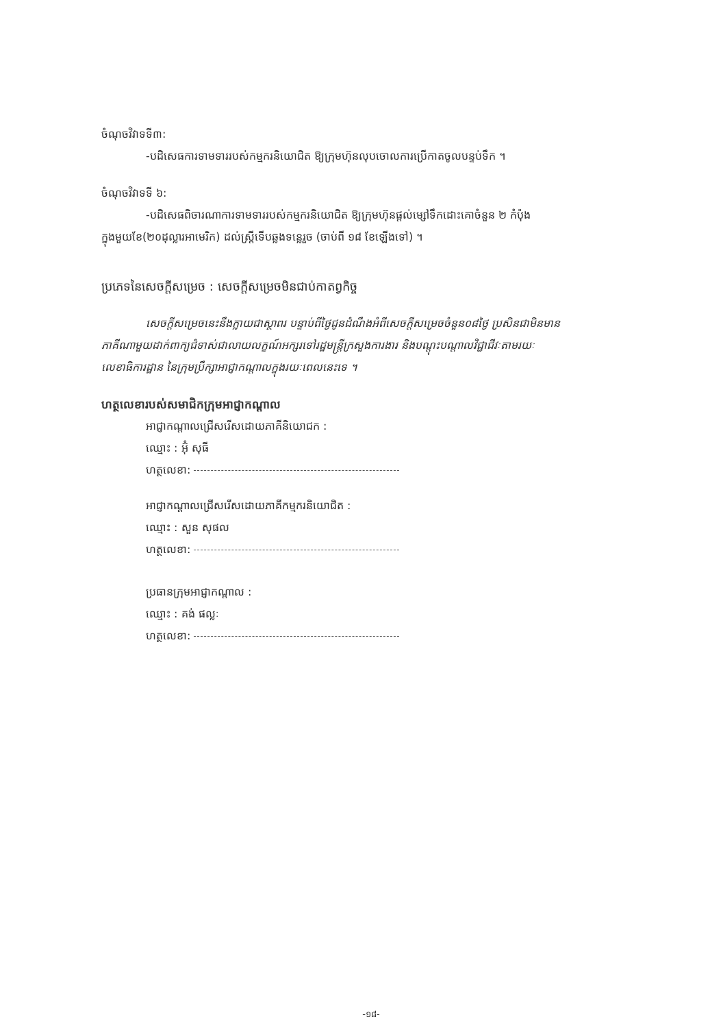ចំណុចវិវាទទី៣:
-បដិសេធការទាមទាររបស់កម្មករនិយោជិត ឱ្យក្រុមហ៊ុនលុបចោលការប្រើកាតចូលបន្ទប់ទឹក ។
ចំណុចវិវាទទី ៦:
-បដិសេធពិចារណាការទាមទាររបស់កម្មករនិយោជិត ឱ្យក្រុមហ៊ុនផ្តល់ម្សៅទឹកដោះគោចំនួន ២ កំប៉ុង
ក្នុងមួយខែ(២០ដុល្លារអាមេរិក) ដល់ស្ត្រីទើបឆ្លងទន្លេរួច (ចាប់ពី ១៨ ខែឡើងទៅ) ។
ប្រភេទនៃសេចក្តីសម្រេច : សេចក្តីសម្រេចមិនជាប់កាតព្វកិច្ច
សេចក្តីសម្រេចនេះនឹងក្លាយជាស្ថាពរ បន្ទាប់ពីថ្ងៃជូនដំណឹងអំពីសេចក្តីសម្រេចចំនួន០៨ថ្ងៃ ប្រសិនជាមិនមាន
ភាគីណាមួយដាក់ពាក្យជំទាស់ជាលាយលក្ខណ៍អក្សរទៅរដ្ឋមន្ត្រីក្រសួងការងារ និងបណ្តុះបណ្តាលវិជ្ជាជីវៈតាមរយៈ
លេខាធិការដ្ឋាន នៃក្រុមប្រឹក្សាអាជ្ញាកណ្តាលក្នុងរយៈពេលនេះទេ ។
ហត្ថលេខារបស់សមាជិកក្រុមអាជ្ញាកណ្តាល
អាជ្ញាកណ្តាលជ្រើសរើសដោយភាគីនិយោជក :
ឈ្មោះ : អ៊ុំ សុធី
ហត្ថលេខា:
អាជ្ញាកណ្តាលជ្រើសរើសដោយភាគីកម្មករនិយោជិត :
ឈ្មោះ : សួន សុផល
ហត្ថលេខា:
ប្រធានក្រុមអាជ្ញាកណ្តាល :
ឈ្មោះ : គង់ ផល្លៈ
ហត្ថលេខា:
-១៨-